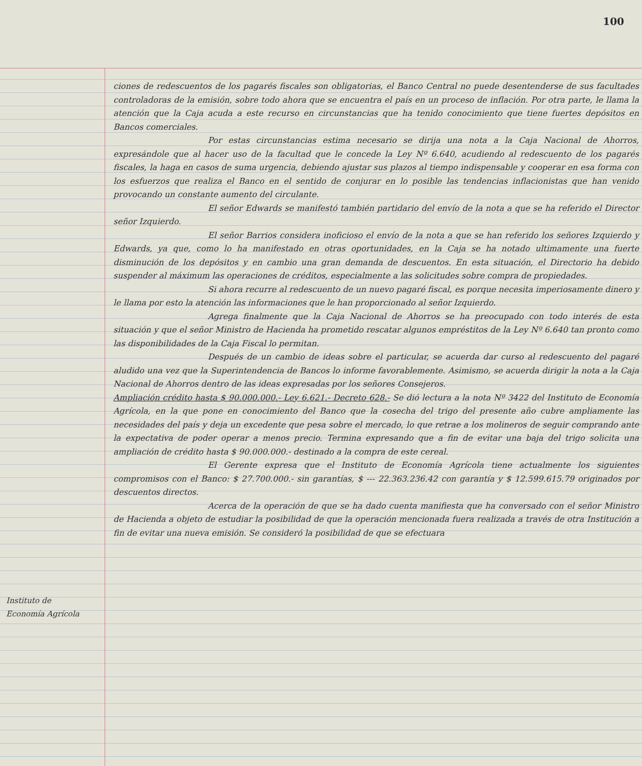100
Instituto de
Economía Agrícola
ciones de redescuentos de los pagarés fiscales son obligatorias, el Banco Central no puede desentenderse de sus facultades controladoras de la emisión, sobre todo ahora que se encuentra el país en un proceso de inflación. Por otra parte, le llama la atención que la Caja acuda a este recurso en circunstancias que ha tenido conocimiento que tiene fuertes depósitos en Bancos comerciales.
Por estas circunstancias estima necesario se dirija una nota a la Caja Nacional de Ahorros, expresándole que al hacer uso de la facultad que le concede la Ley Nº 6.640, acudiendo al redescuento de los pagarés fiscales, la haga en casos de suma urgencia, debiendo ajustar sus plazos al tiempo indispensable y cooperar en esa forma con los esfuerzos que realiza el Banco en el sentido de conjurar en lo posible las tendencias inflacionistas que han venido provocando un constante aumento del circulante.
El señor Edwards se manifestó también partidario del envío de la nota a que se ha referido el Director señor Izquierdo.
El señor Barrios considera inoficioso el envío de la nota a que se han referido los señores Izquierdo y Edwards, ya que, como lo ha manifestado en otras oportunidades, en la Caja se ha notado ultimamente una fuerte disminución de los depósitos y en cambio una gran demanda de descuentos. En esta situación, el Directorio ha debido suspender al máximum las operaciones de créditos, especialmente a las solicitudes sobre compra de propiedades.
Si ahora recurre al redescuento de un nuevo pagaré fiscal, es porque necesita imperiosamente dinero y le llama por esto la atención las informaciones que le han proporcionado al señor Izquierdo.
Agrega finalmente que la Caja Nacional de Ahorros se ha preocupado con todo interés de esta situación y que el señor Ministro de Hacienda ha prometido rescatar algunos empréstitos de la Ley Nº 6.640 tan pronto como las disponibilidades de la Caja Fiscal lo permitan.
Después de un cambio de ideas sobre el particular, se acuerda dar curso al redescuento del pagaré aludido una vez que la Superintendencia de Bancos lo informe favorablemente. Asimismo, se acuerda dirigir la nota a la Caja Nacional de Ahorros dentro de las ideas expresadas por los señores Consejeros.
Ampliación crédito hasta $ 90.000.000.- Ley 6.621.- Decreto 628.- Se dió lectura a la nota Nº 3422 del Instituto de Economía Agrícola, en la que pone en conocimiento del Banco que la cosecha del trigo del presente año cubre ampliamente las necesidades del país y deja un excedente que pesa sobre el mercado, lo que retrae a los molineros de seguir comprando ante la expectativa de poder operar a menos precio. Termina expresando que a fin de evitar una baja del trigo solicita una ampliación de crédito hasta $ 90.000.000.- destinado a la compra de este cereal.
El Gerente expresa que el Instituto de Economía Agrícola tiene actualmente los siguientes compromisos con el Banco: $ 27.700.000.- sin garantías, $ --- 22.363.236.42 con garantía y $ 12.599.615.79 originados por descuentos directos.
Acerca de la operación de que se ha dado cuenta manifiesta que ha conversado con el señor Ministro de Hacienda a objeto de estudiar la posibilidad de que la operación mencionada fuera realizada a través de otra Institución a fin de evitar una nueva emisión. Se consideró la posibilidad de que se efectuara